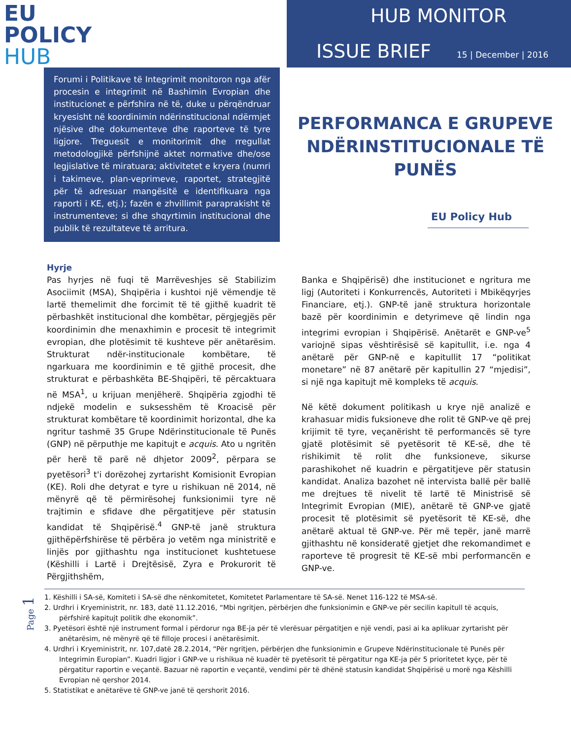EU
POLICY
HUB
HUB MONITOR
ISSUE BRIEF 15 | December | 2016
Forumi i Politikave të Integrimit monitoron nga afër procesin e integrimit në Bashimin Evropian dhe institucionet e përfshira në të, duke u përqëndruar kryesisht në koordinimin ndërinstitucional ndërmjet njësive dhe dokumenteve dhe raporteve të tyre ligjore. Treguesit e monitorimit dhe rregullat metodologjikë përfshijnë aktet normative dhe/ose legjislative të miratuara; aktivitetet e kryera (numri i takimeve, plan-veprimeve, raportet, strategjitë për të adresuar mangësitë e identifikuara nga raporti i KE, etj.); fazën e zhvillimit paraprakisht të instrumenteve; si dhe shqyrtimin institucional dhe publik të rezultateve të arritura.
PERFORMANCA E GRUPEVE NDËRINSTITUCIONALE TË PUNËS
EU Policy Hub
Hyrje
Pas hyrjes në fuqi të Marrëveshjes së Stabilizim Asociimit (MSA), Shqipëria i kushtoi një vëmendje të lartë themelimit dhe forcimit të të gjithë kuadrit të përbashkët institucional dhe kombëtar, përgjegjës për koordinimin dhe menaxhimin e procesit të integrimit evropian, dhe plotësimit të kushteve për anëtarësim. Strukturat ndër-institucionale kombëtare, të ngarkuara me koordinimin e të gjithë procesit, dhe strukturat e përbashkëta BE-Shqipëri, të përcaktuara në MSA<sup>1</sup>, u krijuan menjëherë. Shqipëria zgjodhi të ndjekë modelin e suksesshëm të Kroacisë për strukturat kombëtare të koordinimit horizontal, dhe ka ngritur tashmë 35 Grupe Ndërinstitucionale të Punës (GNP) në përputhje me kapitujt e acquis. Ato u ngritën për herë të parë në dhjetor 2009<sup>2</sup>, përpara se pyetësori<sup>3</sup> t'i dorëzohej zyrtarisht Komisionit Evropian (KE). Roli dhe detyrat e tyre u rishikuan në 2014, në mënyrë që të përmirësohej funksionimii tyre në trajtimin e sfidave dhe përgatitjeve për statusin kandidat të Shqipërisë.<sup>4</sup> GNP-të janë struktura gjithëpërfshirëse të përbëra jo vetëm nga ministritë e linjës por gjithashtu nga institucionet kushtetuese (Këshilli i Lartë i Drejtësisë, Zyra e Prokurorit të Përgjithshëm,
Banka e Shqipërisë) dhe institucionet e ngritura me ligj (Autoriteti i Konkurrencës, Autoriteti i Mbikëqyrjes Financiare, etj.). GNP-të janë struktura horizontale bazë për koordinimin e detyrimeve që lindin nga integrimi evropian i Shqipërisë. Anëtarët e GNP-ve<sup>5</sup> variojnë sipas vështirësisë së kapitullit, i.e. nga 4 anëtarë për GNP-në e kapitullit 17 “politikat monetare” në 87 anëtarë për kapitullin 27 “mjedisi”, si një nga kapitujt më kompleks të acquis.
Në këtë dokument politikash u krye një analizë e krahasuar midis fuksioneve dhe rolit të GNP-ve që prej krijimit të tyre, veçanërisht të performancës së tyre gjatë plotësimit së pyetësorit të KE-së, dhe të rishikimit të rolit dhe funksioneve, sikurse parashikohet në kuadrin e përgatitjeve për statusin kandidat. Analiza bazohet në intervista ballë për ballë me drejtues të nivelit të lartë të Ministrisë së Integrimit Evropian (MIE), anëtarë të GNP-ve gjatë procesit të plotësimit së pyetësorit të KE-së, dhe anëtarë aktual të GNP-ve. Për më tepër, janë marrë gjithashtu në konsideratë gjetjet dhe rekomandimet e raporteve të progresit të KE-së mbi performancën e GNP-ve.
1. Këshilli i SA-së, Komiteti i SA-së dhe nënkomitetet, Komitetet Parlamentare të SA-së. Nenet 116-122 të MSA-së.
2. Urdhri i Kryeministrit, nr. 183, datë 11.12.2016, “Mbi ngritjen, përbërjen dhe funksionimin e GNP-ve për secilin kapitull të acquis, përfshirë kapitujt politik dhe ekonomik”.
3. Pyetësori është një instrument formal i përdorur nga BE-ja për të vlerësuar përgatitjen e një vendi, pasi ai ka aplikuar zyrtarisht për anëtarësim, në mënyrë që të filloje procesi i anëtarësimit.
4. Urdhri i Kryeministrit, nr. 107,datë 28.2.2014, “Për ngritjen, përbërjen dhe funksionimin e Grupeve Ndërinstitucionale të Punës për Integrimin Europian”. Kuadri ligjor i GNP-ve u rishikua në kuadër të pyetësorit të përgatitur nga KE-ja për 5 prioritetet kyçe, për të përgatitur raportin e veçantë. Bazuar në raportin e veçantë, vendimi për të dhënë statusin kandidat Shqipërisë u morë nga Këshilli Evropian në qershor 2014.
5. Statistikat e anëtarëve të GNP-ve janë të qershorit 2016.
Page 1